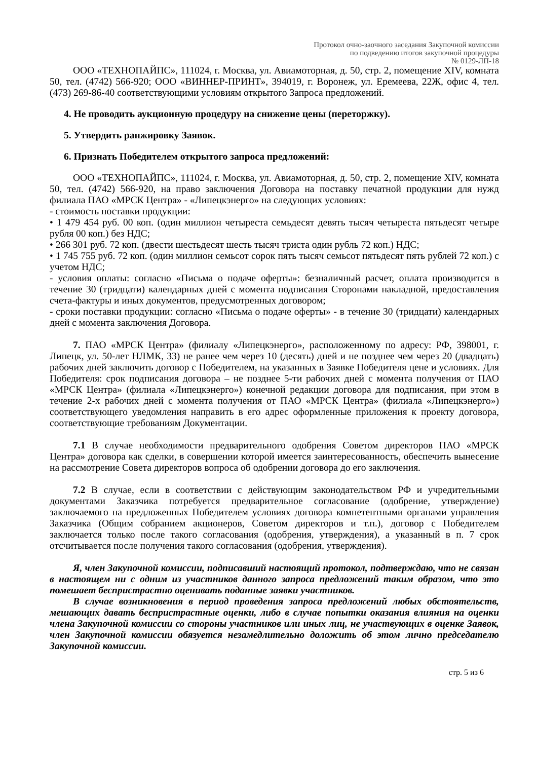Протокол очно-заочного заседания Закупочной комиссии
по подведению итогов закупочной процедуры
№ 0129-ЛП-18
ООО «ТЕХНОПАЙПС», 111024, г. Москва, ул. Авиамоторная, д. 50, стр. 2, помещение XIV, комната 50, тел. (4742) 566-920; ООО «ВИННЕР-ПРИНТ», 394019, г. Воронеж, ул. Еремеева, 22Ж, офис 4, тел. (473) 269-86-40 соответствующими условиям открытого Запроса предложений.
4. Не проводить аукционную процедуру на снижение цены (переторжку).
5. Утвердить ранжировку Заявок.
6. Признать Победителем открытого запроса предложений:
ООО «ТЕХНОПАЙПС», 111024, г. Москва, ул. Авиамоторная, д. 50, стр. 2, помещение XIV, комната 50, тел. (4742) 566-920, на право заключения Договора на поставку печатной продукции для нужд филиала ПАО «МРСК Центра» - «Липецкэнерго» на следующих условиях:
- стоимость поставки продукции:
• 1 479 454 руб. 00 коп. (один миллион четыреста семьдесят девять тысяч четыреста пятьдесят четыре рубля 00 коп.) без НДС;
• 266 301 руб. 72 коп. (двести шестьдесят шесть тысяч триста один рубль 72 коп.) НДС;
• 1 745 755 руб. 72 коп. (один миллион семьсот сорок пять тысяч семьсот пятьдесят пять рублей 72 коп.) с учетом НДС;
- условия оплаты: согласно «Письма о подаче оферты»: безналичный расчет, оплата производится в течение 30 (тридцати) календарных дней с момента подписания Сторонами накладной, предоставления счета-фактуры и иных документов, предусмотренных договором;
- сроки поставки продукции: согласно «Письма о подаче оферты» - в течение 30 (тридцати) календарных дней с момента заключения Договора.
7. ПАО «МРСК Центра» (филиалу «Липецкэнерго», расположенному по адресу: РФ, 398001, г. Липецк, ул. 50-лет НЛМК, 33) не ранее чем через 10 (десять) дней и не позднее чем через 20 (двадцать) рабочих дней заключить договор с Победителем, на указанных в Заявке Победителя цене и условиях. Для Победителя: срок подписания договора – не позднее 5-ти рабочих дней с момента получения от ПАО «МРСК Центра» (филиала «Липецкэнерго») конечной редакции договора для подписания, при этом в течение 2-х рабочих дней с момента получения от ПАО «МРСК Центра» (филиала «Липецкэнерго») соответствующего уведомления направить в его адрес оформленные приложения к проекту договора, соответствующие требованиям Документации.
7.1 В случае необходимости предварительного одобрения Советом директоров ПАО «МРСК Центра» договора как сделки, в совершении которой имеется заинтересованность, обеспечить вынесение на рассмотрение Совета директоров вопроса об одобрении договора до его заключения.
7.2 В случае, если в соответствии с действующим законодательством РФ и учредительными документами Заказчика потребуется предварительное согласование (одобрение, утверждение) заключаемого на предложенных Победителем условиях договора компетентными органами управления Заказчика (Общим собранием акционеров, Советом директоров и т.п.), договор с Победителем заключается только после такого согласования (одобрения, утверждения), а указанный в п. 7 срок отсчитывается после получения такого согласования (одобрения, утверждения).
Я, член Закупочной комиссии, подписавший настоящий протокол, подтверждаю, что не связан в настоящем ни с одним из участников данного запроса предложений таким образом, что это помешает беспристрастно оценивать поданные заявки участников.
В случае возникновения в период проведения запроса предложений любых обстоятельств, мешающих давать беспристрастные оценки, либо в случае попытки оказания влияния на оценки члена Закупочной комиссии со стороны участников или иных лиц, не участвующих в оценке Заявок, член Закупочной комиссии обязуется незамедлительно доложить об этом лично председателю Закупочной комиссии.
стр. 5 из 6